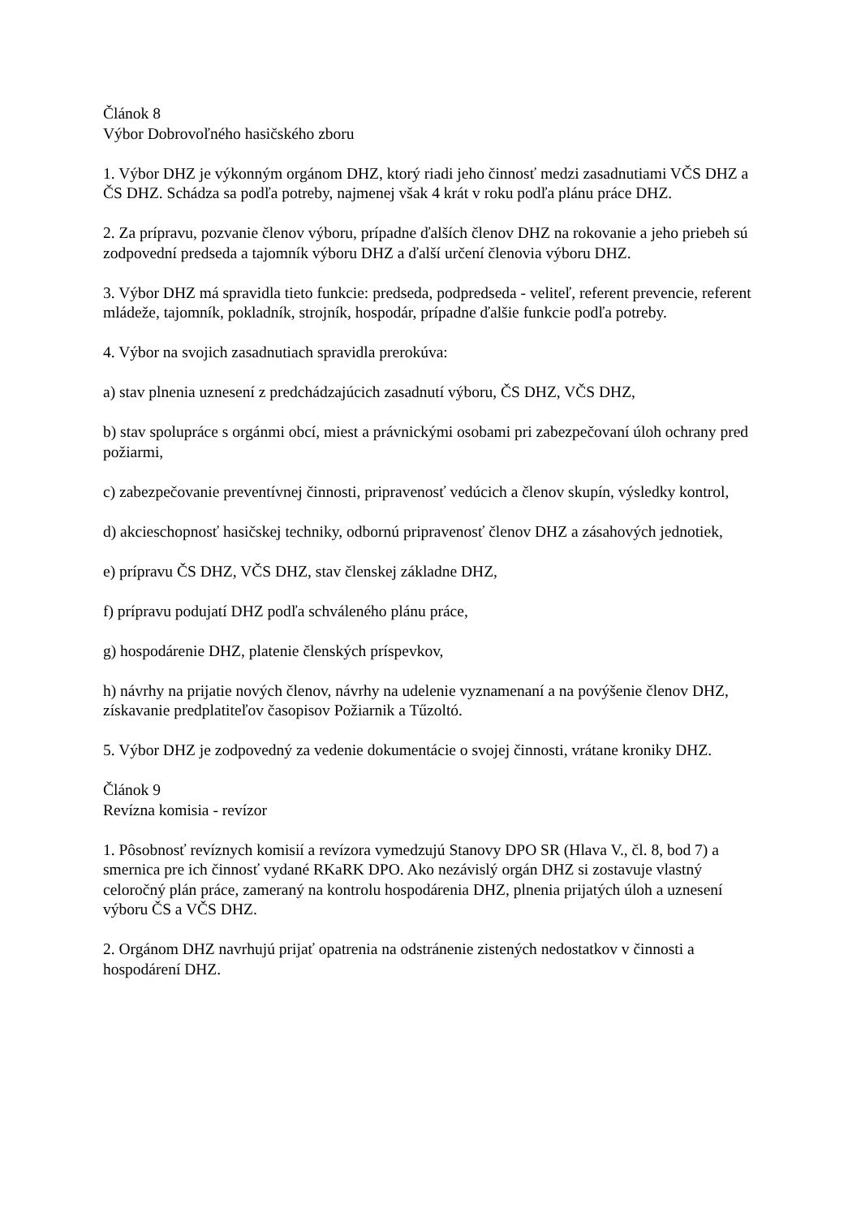Článok 8
Výbor Dobrovoľného hasičského zboru
1. Výbor DHZ je výkonným orgánom DHZ, ktorý riadi jeho činnosť medzi zasadnutiami VČS DHZ a ČS DHZ. Schádza sa podľa potreby, najmenej však 4 krát v roku podľa plánu práce DHZ.
2. Za prípravu, pozvanie členov výboru, prípadne ďalších členov DHZ na rokovanie a jeho priebeh sú zodpovední predseda a tajomník výboru DHZ a ďalší určení členovia výboru DHZ.
3. Výbor DHZ má spravidla tieto funkcie: predseda, podpredseda - veliteľ, referent prevencie, referent mládeže, tajomník, pokladník, strojník, hospodár, prípadne ďalšie funkcie podľa potreby.
4. Výbor na svojich zasadnutiach spravidla prerokúva:
a) stav plnenia uznesení z predchádzajúcich zasadnutí výboru, ČS DHZ, VČS DHZ,
b) stav spolupráce s orgánmi obcí, miest a právnickými osobami pri zabezpečovaní úloh ochrany pred požiarmi,
c) zabezpečovanie preventívnej činnosti, pripravenosť vedúcich a členov skupín, výsledky kontrol,
d) akcieschopnosť hasičskej techniky, odbornú pripravenosť členov DHZ a zásahových jednotiek,
e) prípravu ČS DHZ, VČS DHZ, stav členskej základne DHZ,
f) prípravu podujatí DHZ podľa schváleného plánu práce,
g) hospodárenie DHZ, platenie členských príspevkov,
h) návrhy na prijatie nových členov, návrhy na udelenie vyznamenaní a na povýšenie členov DHZ, získavanie predplatiteľov časopisov Požiarnik a Tűzoltó.
5. Výbor DHZ je zodpovedný za vedenie dokumentácie o svojej činnosti, vrátane kroniky DHZ.
Článok 9
Revízna komisia - revízor
1. Pôsobnosť revíznych komisií a revízora vymedzujú Stanovy DPO SR (Hlava V., čl. 8, bod 7) a smernica pre ich činnosť vydané RKaRK DPO. Ako nezávislý orgán DHZ si zostavuje vlastný celoročný plán práce, zameraný na kontrolu hospodárenia DHZ, plnenia prijatých úloh a uznesení výboru ČS a VČS DHZ.
2. Orgánom DHZ navrhujú prijať opatrenia na odstránenie zistených nedostatkov v činnosti a hospodárení DHZ.